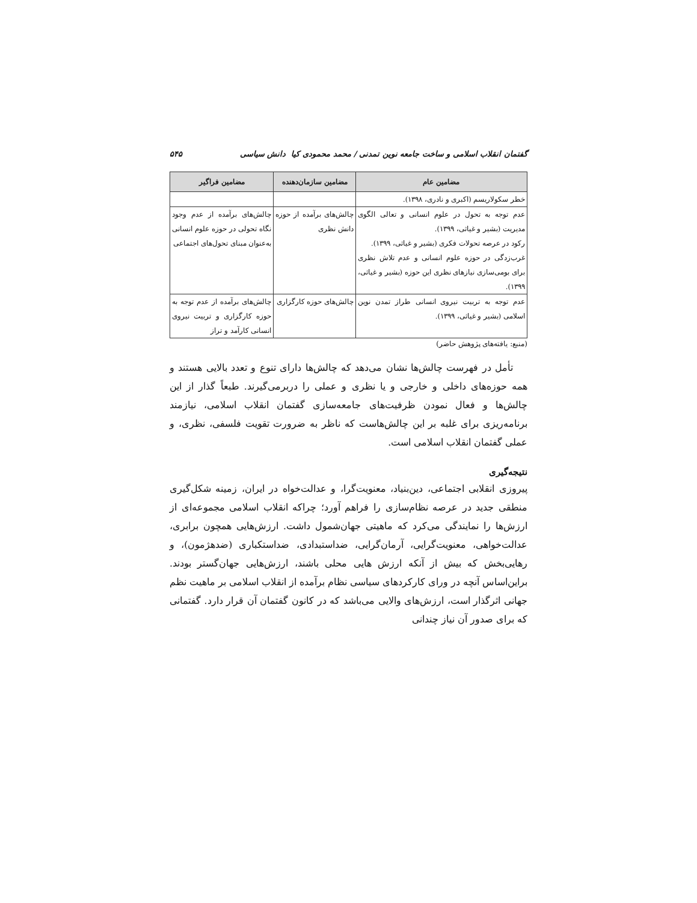گفتمان انقلاب اسلامی و ساخت جامعه نوین تمدنی / محمد محمودی کیا دانش سیاسی ۵۴۵
| مضامین عام | مضامین سازمان‌دهنده | مضامین فراگیر |
| --- | --- | --- |
| خطر سکولاریسم (اکبری و نادری، ۱۳۹۸). | | |
| عدم توجه به تحول در علوم انسانی و تعالی الگوی مدیریت (بشیر و غیاثی، ۱۳۹۹). رکود در عرصه تحولات فکری (بشیر و غیاثی، ۱۳۹۹). غرب‌زدگی در حوزه علوم انسانی و عدم تلاش نظری برای بومی‌سازی نیازهای نظری این حوزه (بشیر و غیاثی، ۱۳۹۹). | چالش‌های برآمده از حوزه دانش نظری | چالش‌های برآمده از عدم وجود نگاه تحولی در حوزه علوم انسانی به‌عنوان مبنای تحول‌های اجتماعی |
| عدم توجه به تربیت نیروی انسانی طراز تمدن نوین اسلامی (بشیر و غیاثی، ۱۳۹۹). | چالش‌های حوزه کارگزاری | چالش‌های برآمده از عدم توجه به حوزه کارگزاری و تربیت نیروی انسانی کارآمد و تراز |
(منبع: یافته‌های پژوهش حاضر)
تأمل در فهرست چالش‌ها نشان می‌دهد که چالش‌ها دارای تنوع و تعدد بالایی هستند و همه حوزه‌های داخلی و خارجی و یا نظری و عملی را دربرمی‌گیرند. طبعاً گذار از این چالش‌ها و فعال نمودن ظرفیت‌های جامعه‌سازی گفتمان انقلاب اسلامی، نیازمند برنامه‌ریزی برای غلبه بر این چالش‌هاست که ناظر به ضرورت تقویت فلسفی، نظری، و عملی گفتمان انقلاب اسلامی است.
نتیجه‌گیری
پیروزی انقلابی اجتماعی، دین‌بنیاد، معنویت‌گرا، و عدالت‌خواه در ایران، زمینه شکل‌گیری منطقی جدید در عرصه نظام‌سازی را فراهم آورد؛ چراکه انقلاب اسلامی مجموعه‌ای از ارزش‌ها را نمایندگی می‌کرد که ماهیتی جهان‌شمول داشت. ارزش‌هایی همچون برابری، عدالت‌خواهی، معنویت‌گرایی، آرمان‌گرایی، ضداستبدادی، ضداستکباری (ضدهژمون)، و رهایی‌بخش که بیش از آنکه ارزش هایی محلی باشند، ارزش‌هایی جهان‌گستر بودند. براین‌اساس آنچه در ورای کارکردهای سیاسی نظام برآمده از انقلاب اسلامی بر ماهیت نظم جهانی اثرگذار است، ارزش‌های والایی می‌باشد که در کانون گفتمان آن قرار دارد. گفتمانی که برای صدور آن نیاز چندانی